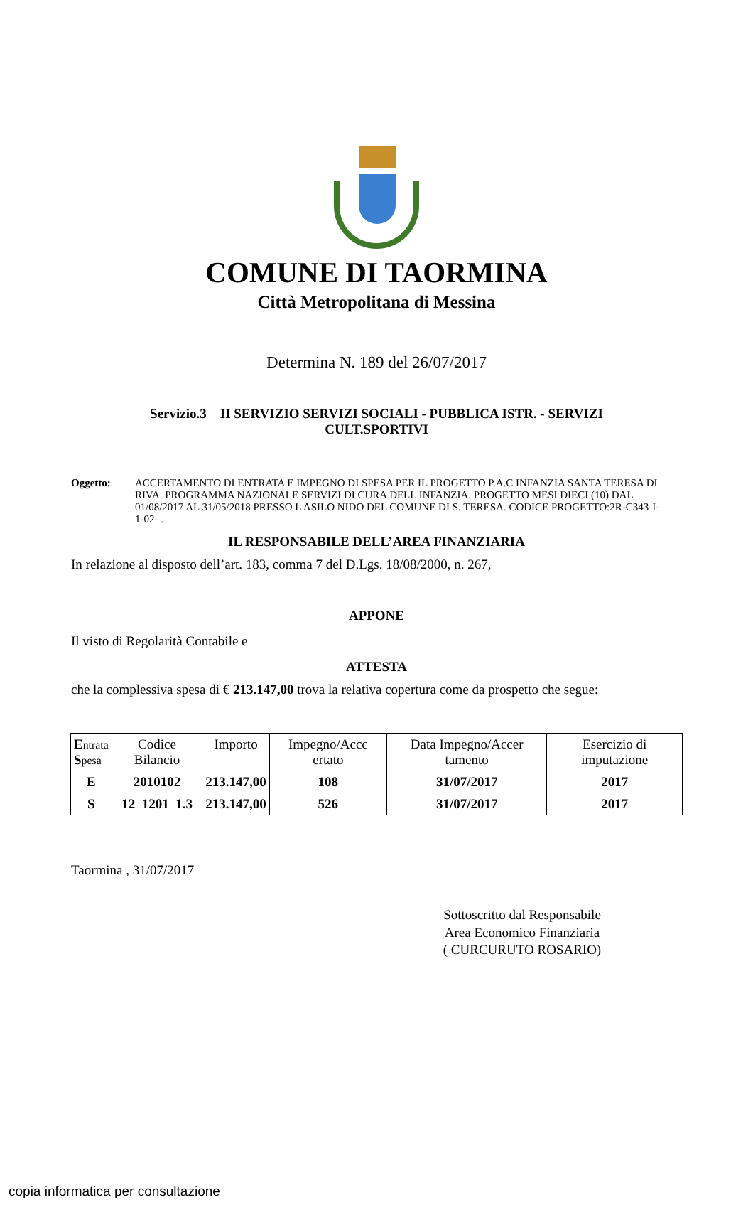COMUNE DI TAORMINA
Città Metropolitana di Messina
Determina N. 189 del 26/07/2017
Servizio.3 II SERVIZIO SERVIZI SOCIALI - PUBBLICA ISTR. - SERVIZI CULT.SPORTIVI
Oggetto: ACCERTAMENTO DI ENTRATA E IMPEGNO DI SPESA PER IL PROGETTO P.A.C INFANZIA SANTA TERESA DI RIVA. PROGRAMMA NAZIONALE SERVIZI DI CURA DELL INFANZIA. PROGETTO MESI DIECI (10) DAL 01/08/2017 AL 31/05/2018 PRESSO L ASILO NIDO DEL COMUNE DI S. TERESA. CODICE PROGETTO:2R-C343-I-1-02- .
IL RESPONSABILE DELL’AREA FINANZIARIA
In relazione al disposto dell’art. 183, comma 7 del D.Lgs. 18/08/2000, n. 267,
APPONE
Il visto di Regolarità Contabile e
ATTESTA
che la complessiva spesa di € 213.147,00 trova la relativa copertura come da prospetto che segue:
| E ntrata S pesa | Codice Bilancio | Importo | Impegno/Accc ertato | Data Impegno/Accer tamento | Esercizio di imputazione |
| --- | --- | --- | --- | --- | --- |
| E | 2010102 | 213.147,00 | 108 | 31/07/2017 | 2017 |
| S | 12 1201 1.3 | 213.147,00 | 526 | 31/07/2017 | 2017 |
Taormina , 31/07/2017
Sottoscritto dal Responsabile
Area Economico Finanziaria
( CURCURUTO ROSARIO)
copia informatica per consultazione